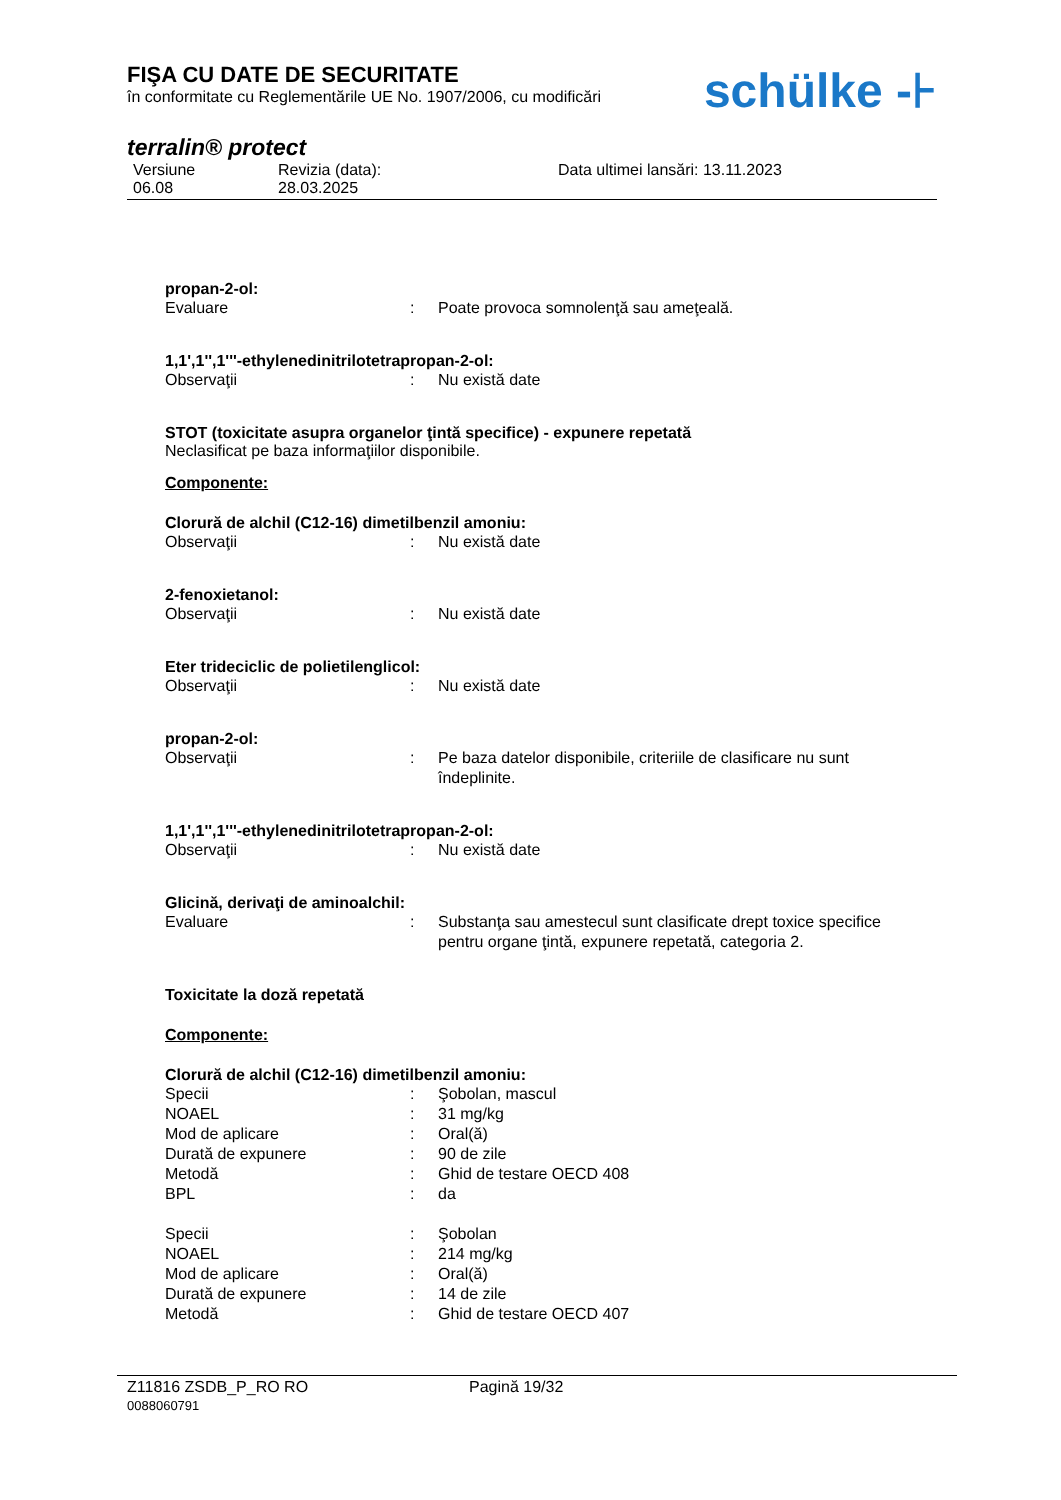FIŞA CU DATE DE SECURITATE
în conformitate cu Reglementările UE No. 1907/2006, cu modificări
schülke -⊦
terralin® protect
Versiune
06.08
Revizia (data):
28.03.2025
Data ultimei lansări: 13.11.2023
propan-2-ol:
Evaluare: Poate provoca somnolenţă sau ameţeală.
1,1',1'',1'''-ethylenedinitrilotetrapropan-2-ol:
Observaţii: Nu există date
STOT (toxicitate asupra organelor ţintă specifice) - expunere repetată
Neclasificat pe baza informaţiilor disponibile.
Componente:
Clorură de alchil (C12-16) dimetilbenzil amoniu:
Observaţii: Nu există date
2-fenoxietanol:
Observaţii: Nu există date
Eter trideciclic de polietilenglicol:
Observaţii: Nu există date
propan-2-ol:
Observaţii: Pe baza datelor disponibile, criteriile de clasificare nu sunt îndeplinite.
1,1',1'',1'''-ethylenedinitrilotetrapropan-2-ol:
Observaţii: Nu există date
Glicină, derivaţi de aminoalchil:
Evaluare: Substanţa sau amestecul sunt clasificate drept toxice specifice pentru organe ţintă, expunere repetată, categoria 2.
Toxicitate la doză repetată
Componente:
Clorură de alchil (C12-16) dimetilbenzil amoniu:
Specii: Şobolan, mascul
NOAEL: 31 mg/kg
Mod de aplicare: Oral(ă)
Durată de expunere: 90 de zile
Metodă: Ghid de testare OECD 408
BPL: da
Specii: Şobolan
NOAEL: 214 mg/kg
Mod de aplicare: Oral(ă)
Durată de expunere: 14 de zile
Metodă: Ghid de testare OECD 407
Z11816 ZSDB_P_RO RO
0088060791
Pagină 19/32